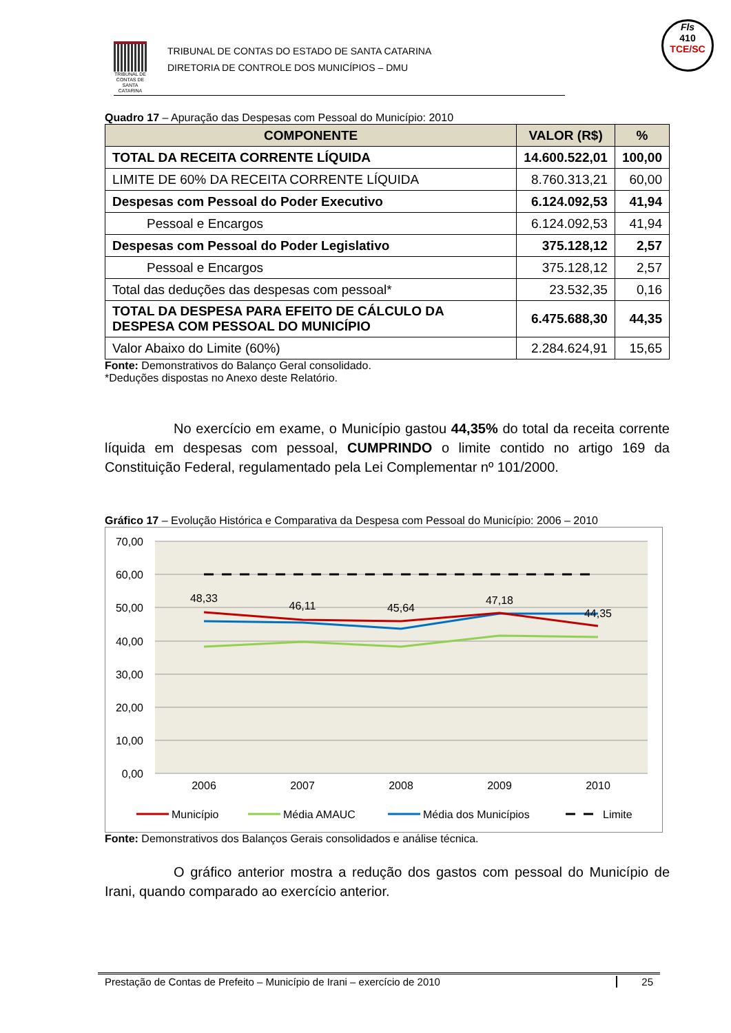TRIBUNAL DE CONTAS DE SANTA CATARINA
TRIBUNAL DE CONTAS DO ESTADO DE SANTA CATARINA
DIRETORIA DE CONTROLE DOS MUNICÍPIOS – DMU
Fls
410
TCE/SC
Quadro 17 – Apuração das Despesas com Pessoal do Município: 2010
| COMPONENTE | VALOR (R$) | % |
| --- | --- | --- |
| TOTAL DA RECEITA CORRENTE LÍQUIDA | 14.600.522,01 | 100,00 |
| LIMITE DE 60% DA RECEITA CORRENTE LÍQUIDA | 8.760.313,21 | 60,00 |
| Despesas com Pessoal do Poder Executivo | 6.124.092,53 | 41,94 |
| Pessoal e Encargos | 6.124.092,53 | 41,94 |
| Despesas com Pessoal do Poder Legislativo | 375.128,12 | 2,57 |
| Pessoal e Encargos | 375.128,12 | 2,57 |
| Total das deduções das despesas com pessoal* | 23.532,35 | 0,16 |
| TOTAL DA DESPESA PARA EFEITO DE CÁLCULO DA DESPESA COM PESSOAL DO MUNICÍPIO | 6.475.688,30 | 44,35 |
| Valor Abaixo do Limite (60%) | 2.284.624,91 | 15,65 |
Fonte: Demonstrativos do Balanço Geral consolidado.
*Deduções dispostas no Anexo deste Relatório.
No exercício em exame, o Município gastou 44,35% do total da receita corrente líquida em despesas com pessoal, CUMPRINDO o limite contido no artigo 169 da Constituição Federal, regulamentado pela Lei Complementar nº 101/2000.
Gráfico 17 – Evolução Histórica e Comparativa da Despesa com Pessoal do Município: 2006 – 2010
70,00
60,00
50,00
40,00
30,00
20,00
10,00
0,00
48,33
46,11
45,64
47,18
44,35
2006
2007
2008
2009
2010
Município
Média AMAUC
Média dos Municípios
Limite
Fonte: Demonstrativos dos Balanços Gerais consolidados e análise técnica.
O gráfico anterior mostra a redução dos gastos com pessoal do Município de Irani, quando comparado ao exercício anterior.
Prestação de Contas de Prefeito – Município de Irani – exercício de 2010 25